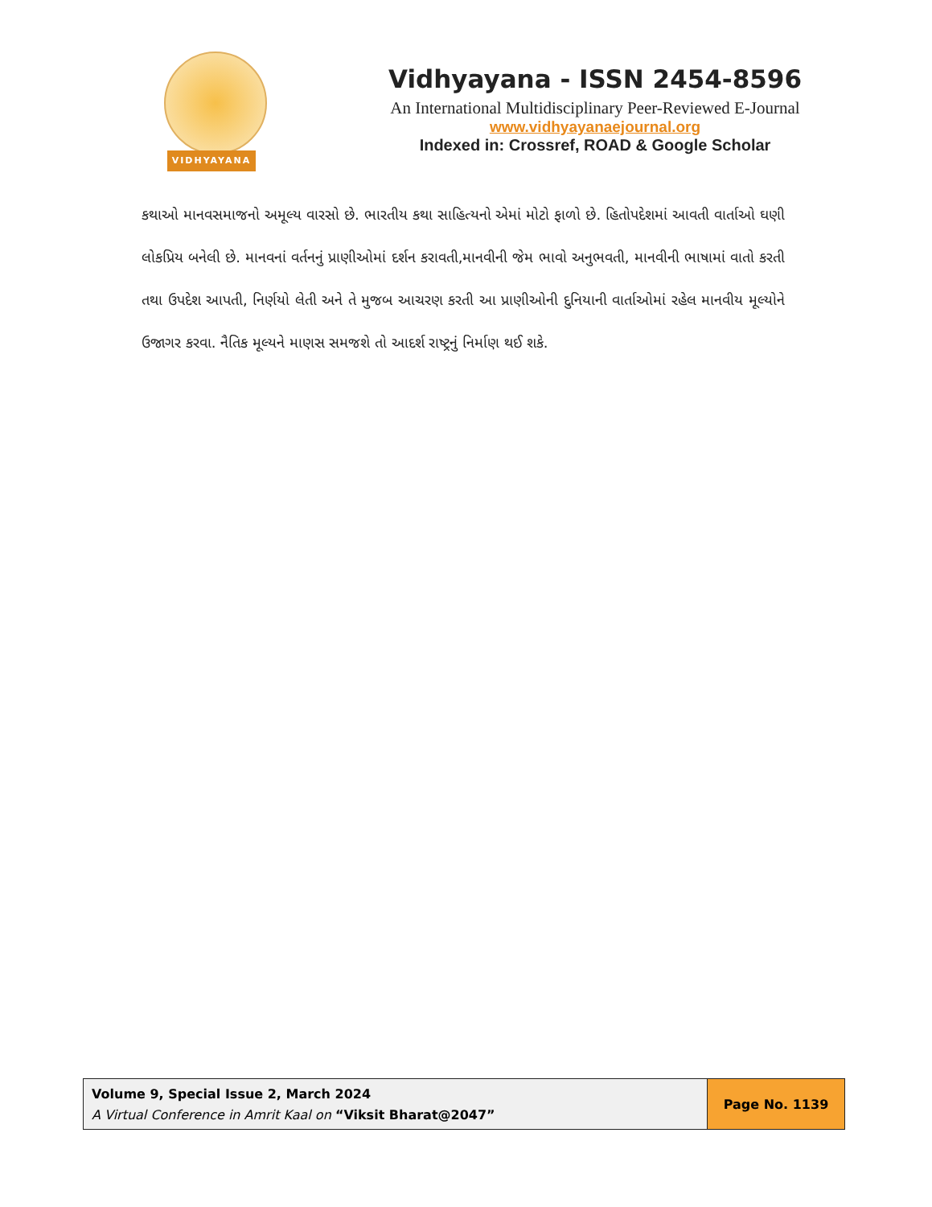VIDHYAYANA
Vidhyayana - ISSN 2454-8596
An International Multidisciplinary Peer-Reviewed E-Journal
www.vidhyayanaejournal.org
Indexed in: Crossref, ROAD & Google Scholar
કથાઓ માનવસમાજનો અમૂલ્ય વારસો છે. ભારતીય કથા સાહિત્યનો એમાં મોટો ફાળો છે. હિતોપદેશમાં આવતી વાર્તાઓ ઘણી લોકપ્રિય બનેલી છે. માનવનાં વર્તનનું પ્રાણીઓમાં દર્શન કરાવતી,માનવીની જેમ ભાવો અનુભવતી, માનવીની ભાષામાં વાતો કરતી તથા ઉપદેશ આપતી, નિર્ણયો લેતી અને તે મુજબ આચરણ કરતી આ પ્રાણીઓની દુનિયાની વાર્તાઓમાં રહેલ માનવીય મૂલ્યોને ઉજાગર કરવા. નૈતિક મૂલ્યને માણસ સમજશે તો આદર્શ રાષ્ટ્રનું નિર્માણ થઈ શકે.
Volume 9, Special Issue 2, March 2024
A Virtual Conference in Amrit Kaal on “Viksit Bharat@2047”
Page No. 1139